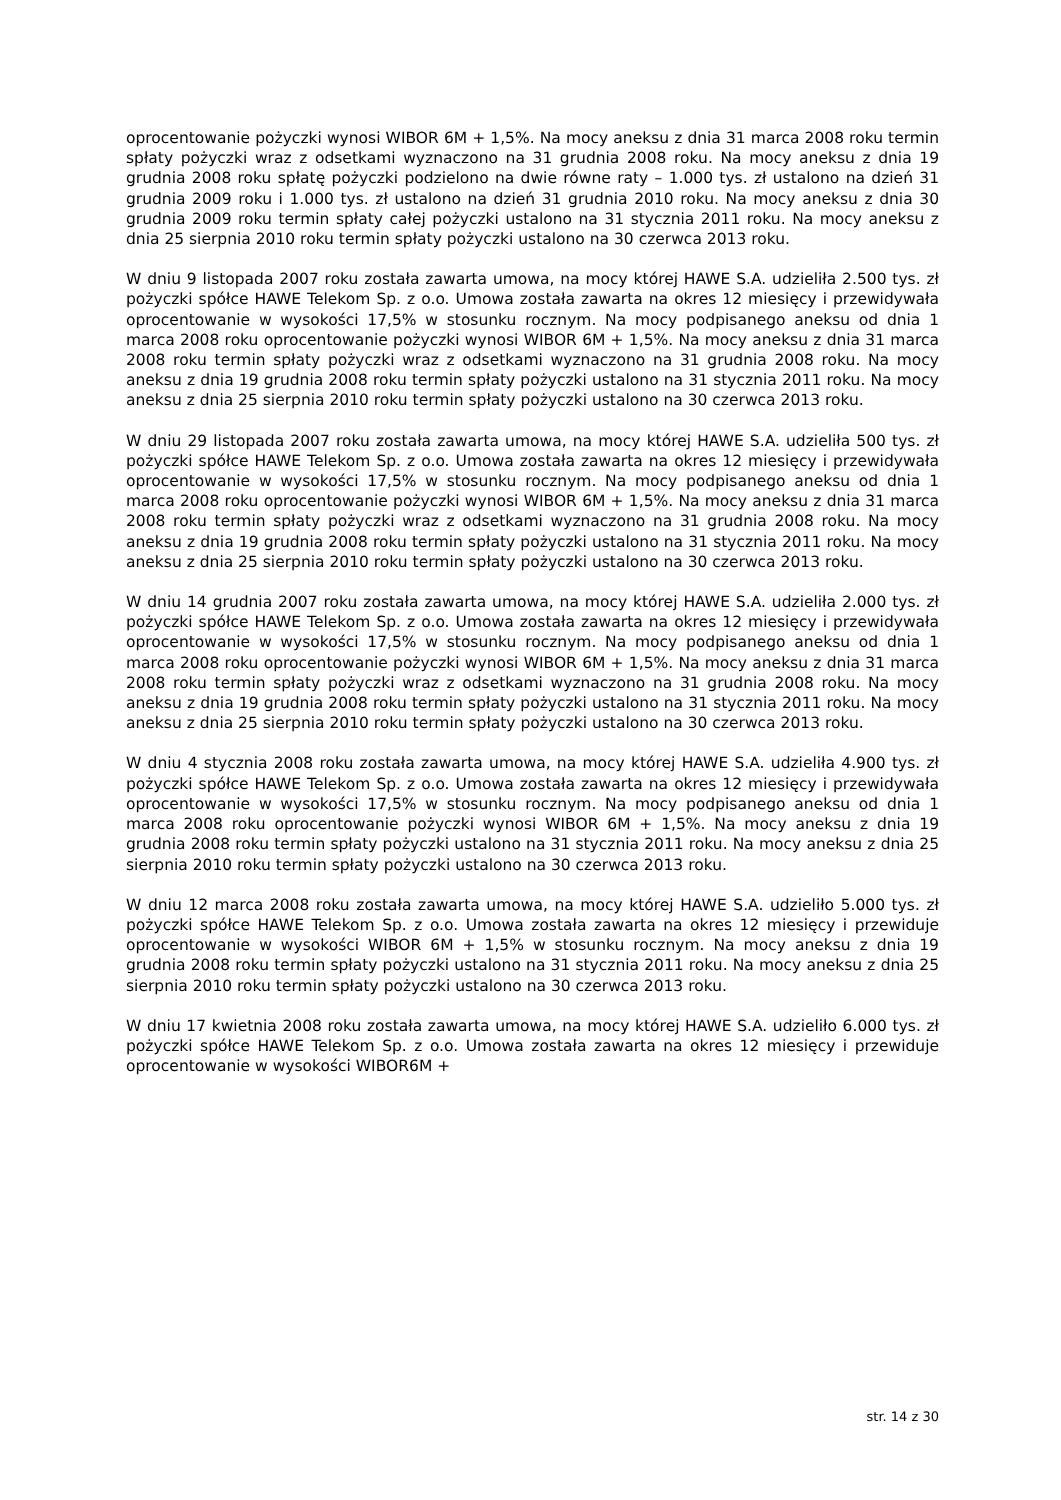oprocentowanie pożyczki wynosi WIBOR 6M + 1,5%. Na mocy aneksu z dnia 31 marca 2008 roku termin spłaty pożyczki wraz z odsetkami wyznaczono na 31 grudnia 2008 roku. Na mocy aneksu z dnia 19 grudnia 2008 roku spłatę pożyczki podzielono na dwie równe raty – 1.000 tys. zł ustalono na dzień 31 grudnia 2009 roku i 1.000 tys. zł ustalono na dzień 31 grudnia 2010 roku. Na mocy aneksu z dnia 30 grudnia 2009 roku termin spłaty całej pożyczki ustalono na 31 stycznia 2011 roku. Na mocy aneksu z dnia 25 sierpnia 2010 roku termin spłaty pożyczki ustalono na 30 czerwca 2013 roku.
W dniu 9 listopada 2007 roku została zawarta umowa, na mocy której HAWE S.A. udzieliła 2.500 tys. zł pożyczki spółce HAWE Telekom Sp. z o.o. Umowa została zawarta na okres 12 miesięcy i przewidywała oprocentowanie w wysokości 17,5% w stosunku rocznym. Na mocy podpisanego aneksu od dnia 1 marca 2008 roku oprocentowanie pożyczki wynosi WIBOR 6M + 1,5%. Na mocy aneksu z dnia 31 marca 2008 roku termin spłaty pożyczki wraz z odsetkami wyznaczono na 31 grudnia 2008 roku. Na mocy aneksu z dnia 19 grudnia 2008 roku termin spłaty pożyczki ustalono na 31 stycznia 2011 roku. Na mocy aneksu z dnia 25 sierpnia 2010 roku termin spłaty pożyczki ustalono na 30 czerwca 2013 roku.
W dniu 29 listopada 2007 roku została zawarta umowa, na mocy której HAWE S.A. udzieliła 500 tys. zł pożyczki spółce HAWE Telekom Sp. z o.o. Umowa została zawarta na okres 12 miesięcy i przewidywała oprocentowanie w wysokości 17,5% w stosunku rocznym. Na mocy podpisanego aneksu od dnia 1 marca 2008 roku oprocentowanie pożyczki wynosi WIBOR 6M + 1,5%. Na mocy aneksu z dnia 31 marca 2008 roku termin spłaty pożyczki wraz z odsetkami wyznaczono na 31 grudnia 2008 roku. Na mocy aneksu z dnia 19 grudnia 2008 roku termin spłaty pożyczki ustalono na 31 stycznia 2011 roku. Na mocy aneksu z dnia 25 sierpnia 2010 roku termin spłaty pożyczki ustalono na 30 czerwca 2013 roku.
W dniu 14 grudnia 2007 roku została zawarta umowa, na mocy której HAWE S.A. udzieliła 2.000 tys. zł pożyczki spółce HAWE Telekom Sp. z o.o. Umowa została zawarta na okres 12 miesięcy i przewidywała oprocentowanie w wysokości 17,5% w stosunku rocznym. Na mocy podpisanego aneksu od dnia 1 marca 2008 roku oprocentowanie pożyczki wynosi WIBOR 6M + 1,5%. Na mocy aneksu z dnia 31 marca 2008 roku termin spłaty pożyczki wraz z odsetkami wyznaczono na 31 grudnia 2008 roku. Na mocy aneksu z dnia 19 grudnia 2008 roku termin spłaty pożyczki ustalono na 31 stycznia 2011 roku. Na mocy aneksu z dnia 25 sierpnia 2010 roku termin spłaty pożyczki ustalono na 30 czerwca 2013 roku.
W dniu 4 stycznia 2008 roku została zawarta umowa, na mocy której HAWE S.A. udzieliła 4.900 tys. zł pożyczki spółce HAWE Telekom Sp. z o.o. Umowa została zawarta na okres 12 miesięcy i przewidywała oprocentowanie w wysokości 17,5% w stosunku rocznym. Na mocy podpisanego aneksu od dnia 1 marca 2008 roku oprocentowanie pożyczki wynosi WIBOR 6M + 1,5%. Na mocy aneksu z dnia 19 grudnia 2008 roku termin spłaty pożyczki ustalono na 31 stycznia 2011 roku. Na mocy aneksu z dnia 25 sierpnia 2010 roku termin spłaty pożyczki ustalono na 30 czerwca 2013 roku.
W dniu 12 marca 2008 roku została zawarta umowa, na mocy której HAWE S.A. udzieliło 5.000 tys. zł pożyczki spółce HAWE Telekom Sp. z o.o. Umowa została zawarta na okres 12 miesięcy i przewiduje oprocentowanie w wysokości WIBOR 6M + 1,5% w stosunku rocznym. Na mocy aneksu z dnia 19 grudnia 2008 roku termin spłaty pożyczki ustalono na 31 stycznia 2011 roku. Na mocy aneksu z dnia 25 sierpnia 2010 roku termin spłaty pożyczki ustalono na 30 czerwca 2013 roku.
W dniu 17 kwietnia 2008 roku została zawarta umowa, na mocy której HAWE S.A. udzieliło 6.000 tys. zł pożyczki spółce HAWE Telekom Sp. z o.o. Umowa została zawarta na okres 12 miesięcy i przewiduje oprocentowanie w wysokości WIBOR6M +
str. 14 z 30